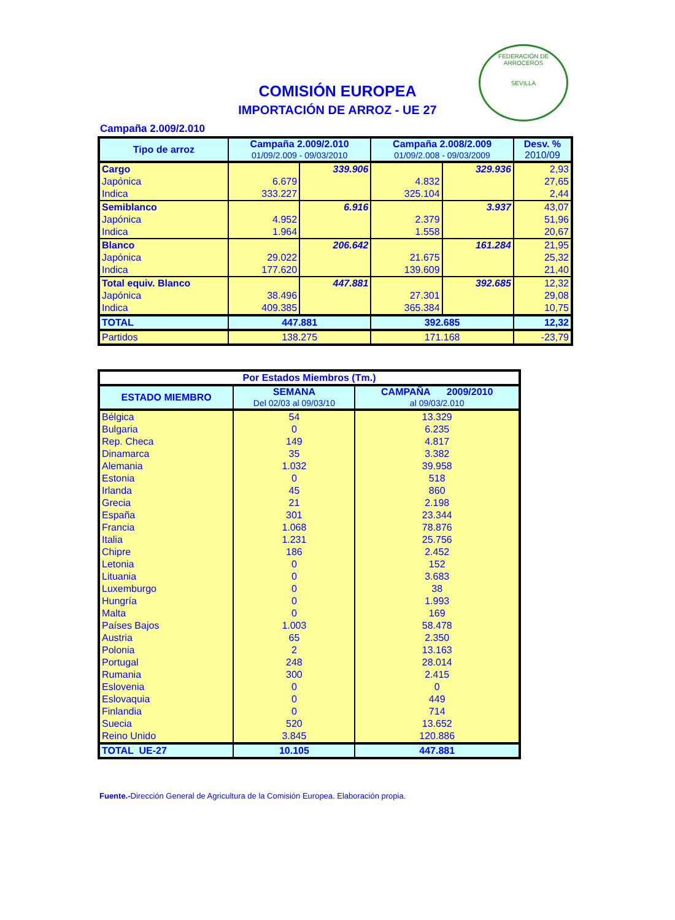FEDERACIÓN DE ARROCEROS
SEVILLA
COMISIÓN EUROPEA
IMPORTACIÓN DE ARROZ - UE 27
Campaña 2.009/2.010
| Tipo de arroz | Campaña 2.009/2.010 01/09/2.009 - 09/03/2010 | | Campaña 2.008/2.009 01/09/2.008 - 09/03/2009 | | Desv. % 2010/09 |
| --- | --- | --- | --- | --- | --- |
| Cargo | | 339.906 | | 329.936 | 2,93 |
| Japónica | 6.679 | | 4.832 | | 27,65 |
| Indica | 333.227 | | 325.104 | | 2,44 |
| Semiblanco | | 6.916 | | 3.937 | 43,07 |
| Japónica | 4.952 | | 2.379 | | 51,96 |
| Indica | 1.964 | | 1.558 | | 20,67 |
| Blanco | | 206.642 | | 161.284 | 21,95 |
| Japónica | 29.022 | | 21.675 | | 25,32 |
| Indica | 177.620 | | 139.609 | | 21,40 |
| Total equiv. Blanco | | 447.881 | | 392.685 | 12,32 |
| Japónica | 38.496 | | 27.301 | | 29,08 |
| Indica | 409.385 | | 365.384 | | 10,75 |
| TOTAL | 447.881 | | 392.685 | | 12,32 |
| Partidos | 138.275 | | 171.168 | | -23,79 |
| Por Estados Miembros (Tm.) | | |
| --- | --- | --- |
| ESTADO MIEMBRO | SEMANA Del 02/03 al 09/03/10 | CAMPAÑA 2009/2010 al 09/03/2.010 |
| Bélgica | 54 | 13.329 |
| Bulgaria | 0 | 6.235 |
| Rep. Checa | 149 | 4.817 |
| Dinamarca | 35 | 3.382 |
| Alemania | 1.032 | 39.958 |
| Estonia | 0 | 518 |
| Irlanda | 45 | 860 |
| Grecia | 21 | 2.198 |
| España | 301 | 23.344 |
| Francia | 1.068 | 78.876 |
| Italia | 1.231 | 25.756 |
| Chipre | 186 | 2.452 |
| Letonia | 0 | 152 |
| Lituania | 0 | 3.683 |
| Luxemburgo | 0 | 38 |
| Hungría | 0 | 1.993 |
| Malta | 0 | 169 |
| Países Bajos | 1.003 | 58.478 |
| Austria | 65 | 2.350 |
| Polonia | 2 | 13.163 |
| Portugal | 248 | 28.014 |
| Rumania | 300 | 2.415 |
| Eslovenia | 0 | 0 |
| Eslovaquia | 0 | 449 |
| Finlandia | 0 | 714 |
| Suecia | 520 | 13.652 |
| Reino Unido | 3.845 | 120.886 |
| TOTAL UE-27 | 10.105 | 447.881 |
Fuente.-Dirección General de Agricultura de la Comisión Europea. Elaboración propia.